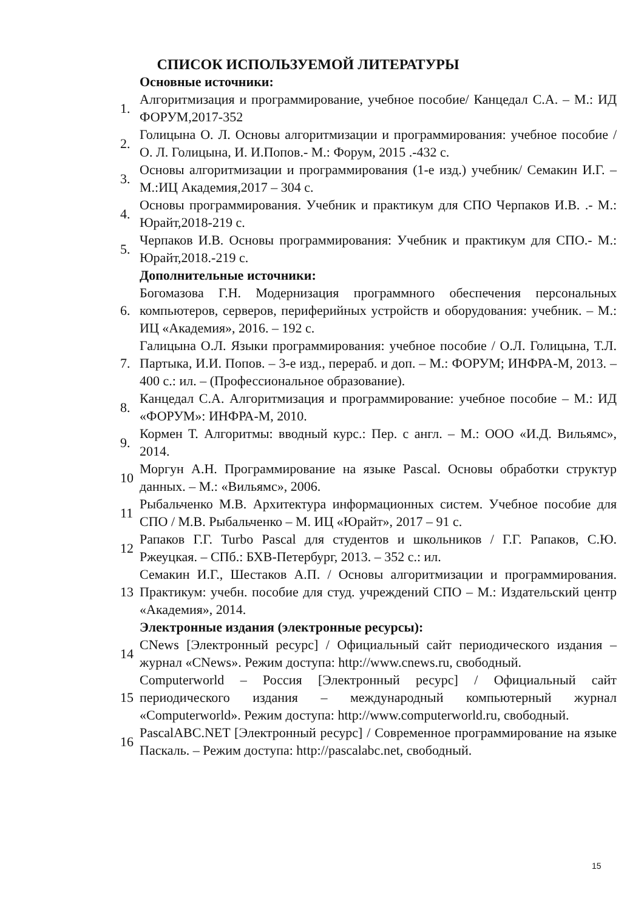СПИСОК ИСПОЛЬЗУЕМОЙ ЛИТЕРАТУРЫ
Основные источники:
1. Алгоритмизация и программирование, учебное пособие/ Канцедал С.А. – М.: ИД ФОРУМ,2017-352
2. Голицына О. Л. Основы алгоритмизации и программирования: учебное пособие / О. Л. Голицына, И. И.Попов.- М.: Форум, 2015 .-432 с.
3. Основы алгоритмизации и программирования (1-е изд.) учебник/ Семакин И.Г. – М.:ИЦ Академия,2017 – 304 с.
4. Основы программирования. Учебник и практикум для СПО Черпаков И.В. .- М.: Юрайт,2018-219 с.
5. Черпаков И.В. Основы программирования: Учебник и практикум для СПО.- М.: Юрайт,2018.-219 с.
Дополнительные источники:
6. Богомазова Г.Н. Модернизация программного обеспечения персональных компьютеров, серверов, периферийных устройств и оборудования: учебник. – М.: ИЦ «Академия», 2016. – 192 с.
7. Галицына О.Л. Языки программирования: учебное пособие / О.Л. Голицына, Т.Л. Партыка, И.И. Попов. – 3-е изд., перераб. и доп. – М.: ФОРУМ; ИНФРА-М, 2013. – 400 с.: ил. – (Профессиональное образование).
8. Канцедал С.А. Алгоритмизация и программирование: учебное пособие – М.: ИД «ФОРУМ»: ИНФРА-М, 2010.
9. Кормен Т. Алгоритмы: вводный курс.: Пер. с англ. – М.: ООО «И.Д. Вильямс», 2014.
10 Моргун А.Н. Программирование на языке Pascal. Основы обработки структур данных. – М.: «Вильямс», 2006.
11 Рыбальченко М.В. Архитектура информационных систем. Учебное пособие для СПО / М.В. Рыбальченко – М. ИЦ «Юрайт», 2017 – 91 с.
12 Рапаков Г.Г. Turbo Pascal для студентов и школьников / Г.Г. Рапаков, С.Ю. Ржеуцкая. – СПб.: БХВ-Петербург, 2013. – 352 с.: ил.
13 Семакин И.Г., Шестаков А.П. / Основы алгоритмизации и программирования. Практикум: учебн. пособие для студ. учреждений СПО – М.: Издательский центр «Академия», 2014.
Электронные издания (электронные ресурсы):
14 CNews [Электронный ресурс] / Официальный сайт периодического издания – журнал «CNews». Режим доступа: http://www.cnews.ru, свободный.
15 Computerworld – Россия [Электронный ресурс] / Официальный сайт периодического издания – международный компьютерный журнал «Computerworld». Режим доступа: http://www.computerworld.ru, свободный.
16 PascalABC.NET [Электронный ресурс] / Современное программирование на языке Паскаль. – Режим доступа: http://pascalabc.net, свободный.
15